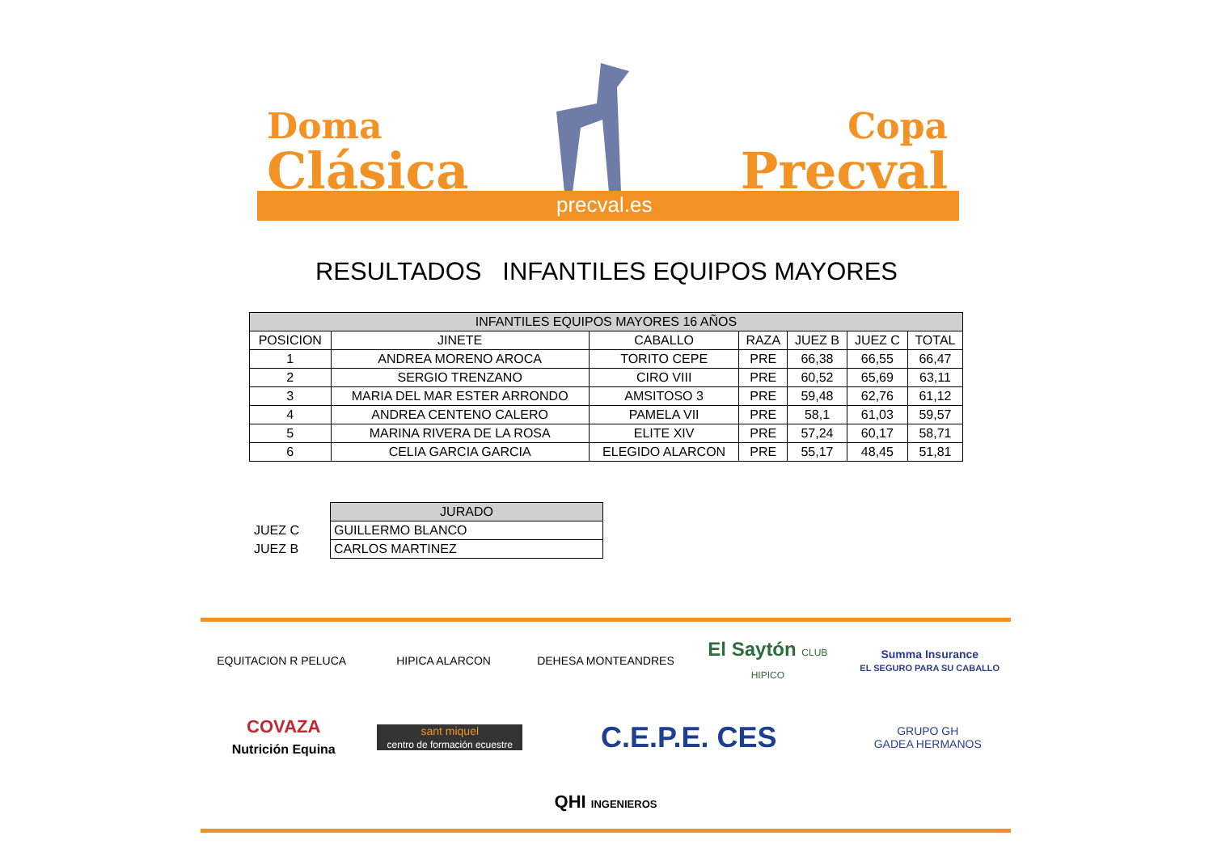Doma
Clásica
Copa
Precval
precval.es
RESULTADOS INFANTILES EQUIPOS MAYORES
| INFANTILES EQUIPOS MAYORES 16 AÑOS | | | | | | |
| --- | --- | --- | --- | --- | --- | --- |
| POSICION | JINETE | CABALLO | RAZA | JUEZ B | JUEZ C | TOTAL |
| 1 | ANDREA MORENO AROCA | TORITO CEPE | PRE | 66,38 | 66,55 | 66,47 |
| 2 | SERGIO TRENZANO | CIRO VIII | PRE | 60,52 | 65,69 | 63,11 |
| 3 | MARIA DEL MAR ESTER ARRONDO | AMSITOSO 3 | PRE | 59,48 | 62,76 | 61,12 |
| 4 | ANDREA CENTENO CALERO | PAMELA VII | PRE | 58,1 | 61,03 | 59,57 |
| 5 | MARINA RIVERA DE LA ROSA | ELITE XIV | PRE | 57,24 | 60,17 | 58,71 |
| 6 | CELIA GARCIA GARCIA | ELEGIDO ALARCON | PRE | 55,17 | 48,45 | 51,81 |
| | JURADO |
| JUEZ C | GUILLERMO BLANCO |
| JUEZ B | CARLOS MARTINEZ |
EQUITACION R PELUCA
HIPICA ALARCON
DEHESA MONTEANDRES
El Saytón CLUB HIPICO
Summa Insurance
EL SEGURO PARA SU CABALLO
COVAZA
Nutrición Equina
sant miquel
centro de formación ecuestre
C.E.P.E. CES
GRUPO GH
GADEA HERMANOS
QHI INGENIEROS